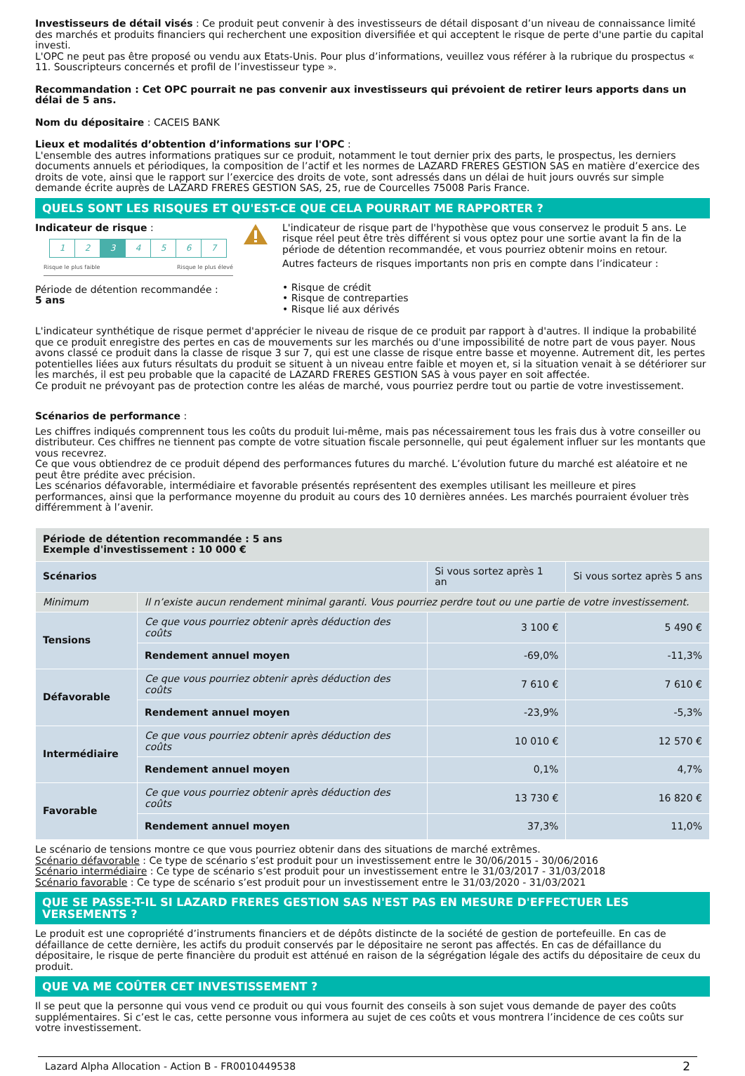Investisseurs de détail visés : Ce produit peut convenir à des investisseurs de détail disposant d’un niveau de connaissance limité des marchés et produits financiers qui recherchent une exposition diversifiée et qui acceptent le risque de perte d'une partie du capital investi.
L'OPC ne peut pas être proposé ou vendu aux Etats-Unis. Pour plus d’informations, veuillez vous référer à la rubrique du prospectus « 11. Souscripteurs concernés et profil de l’investisseur type ».
Recommandation : Cet OPC pourrait ne pas convenir aux investisseurs qui prévoient de retirer leurs apports dans un délai de 5 ans.
Nom du dépositaire : CACEIS BANK
Lieux et modalités d’obtention d’informations sur l'OPC :
L'ensemble des autres informations pratiques sur ce produit, notamment le tout dernier prix des parts, le prospectus, les derniers documents annuels et périodiques, la composition de l’actif et les normes de LAZARD FRERES GESTION SAS en matière d’exercice des droits de vote, ainsi que le rapport sur l’exercice des droits de vote, sont adressés dans un délai de huit jours ouvrés sur simple demande écrite auprès de LAZARD FRERES GESTION SAS, 25, rue de Courcelles 75008 Paris France.
QUELS SONT LES RISQUES ET QU'EST-CE QUE CELA POURRAIT ME RAPPORTER ?
Indicateur de risque :
1 2 3 4567
Risque le plus faible Risque le plus élevé
Période de détention recommandée :
5 ans
L'indicateur de risque part de l'hypothèse que vous conservez le produit 5 ans. Le risque réel peut être très différent si vous optez pour une sortie avant la fin de la période de détention recommandée, et vous pourriez obtenir moins en retour.
Autres facteurs de risques importants non pris en compte dans l’indicateur :
• Risque de crédit
• Risque de contreparties
• Risque lié aux dérivés
L'indicateur synthétique de risque permet d'apprécier le niveau de risque de ce produit par rapport à d'autres. Il indique la probabilité que ce produit enregistre des pertes en cas de mouvements sur les marchés ou d'une impossibilité de notre part de vous payer. Nous avons classé ce produit dans la classe de risque 3 sur 7, qui est une classe de risque entre basse et moyenne. Autrement dit, les pertes potentielles liées aux futurs résultats du produit se situent à un niveau entre faible et moyen et, si la situation venait à se détériorer sur les marchés, il est peu probable que la capacité de LAZARD FRERES GESTION SAS à vous payer en soit affectée.
Ce produit ne prévoyant pas de protection contre les aléas de marché, vous pourriez perdre tout ou partie de votre investissement.
Scénarios de performance :
Les chiffres indiqués comprennent tous les coûts du produit lui-même, mais pas nécessairement tous les frais dus à votre conseiller ou distributeur. Ces chiffres ne tiennent pas compte de votre situation fiscale personnelle, qui peut également influer sur les montants que vous recevrez.
Ce que vous obtiendrez de ce produit dépend des performances futures du marché. L’évolution future du marché est aléatoire et ne peut être prédite avec précision.
Les scénarios défavorable, intermédiaire et favorable présentés représentent des exemples utilisant les meilleure et pires performances, ainsi que la performance moyenne du produit au cours des 10 dernières années. Les marchés pourraient évoluer très différemment à l’avenir.
| Période de détention recommandée : 5 ans Exemple d'investissement : 10 000 € | | | |
| Scénarios | | Si vous sortez après 1 an | Si vous sortez après 5 ans |
| Minimum | Il n’existe aucun rendement minimal garanti. Vous pourriez perdre tout ou une partie de votre investissement. | | |
| Tensions | Ce que vous pourriez obtenir après déduction des coûts | 3 100 € | 5 490 € |
| | Rendement annuel moyen | -69,0% | -11,3% |
| Défavorable | Ce que vous pourriez obtenir après déduction des coûts | 7 610 € | 7 610 € |
| | Rendement annuel moyen | -23,9% | -5,3% |
| Intermédiaire | Ce que vous pourriez obtenir après déduction des coûts | 10 010 € | 12 570 € |
| | Rendement annuel moyen | 0,1% | 4,7% |
| Favorable | Ce que vous pourriez obtenir après déduction des coûts | 13 730 € | 16 820 € |
| | Rendement annuel moyen | 37,3% | 11,0% |
Le scénario de tensions montre ce que vous pourriez obtenir dans des situations de marché extrêmes.
Scénario défavorable : Ce type de scénario s’est produit pour un investissement entre le 30/06/2015 - 30/06/2016
Scénario intermédiaire : Ce type de scénario s’est produit pour un investissement entre le 31/03/2017 - 31/03/2018
Scénario favorable : Ce type de scénario s’est produit pour un investissement entre le 31/03/2020 - 31/03/2021
QUE SE PASSE-T-IL SI LAZARD FRERES GESTION SAS N'EST PAS EN MESURE D'EFFECTUER LES VERSEMENTS ?
Le produit est une copropriété d’instruments financiers et de dépôts distincte de la société de gestion de portefeuille. En cas de défaillance de cette dernière, les actifs du produit conservés par le dépositaire ne seront pas affectés. En cas de défaillance du dépositaire, le risque de perte financière du produit est atténué en raison de la ségrégation légale des actifs du dépositaire de ceux du produit.
QUE VA ME COÛTER CET INVESTISSEMENT ?
Il se peut que la personne qui vous vend ce produit ou qui vous fournit des conseils à son sujet vous demande de payer des coûts supplémentaires. Si c’est le cas, cette personne vous informera au sujet de ces coûts et vous montrera l’incidence de ces coûts sur votre investissement.
Lazard Alpha Allocation - Action B - FR0010449538 2